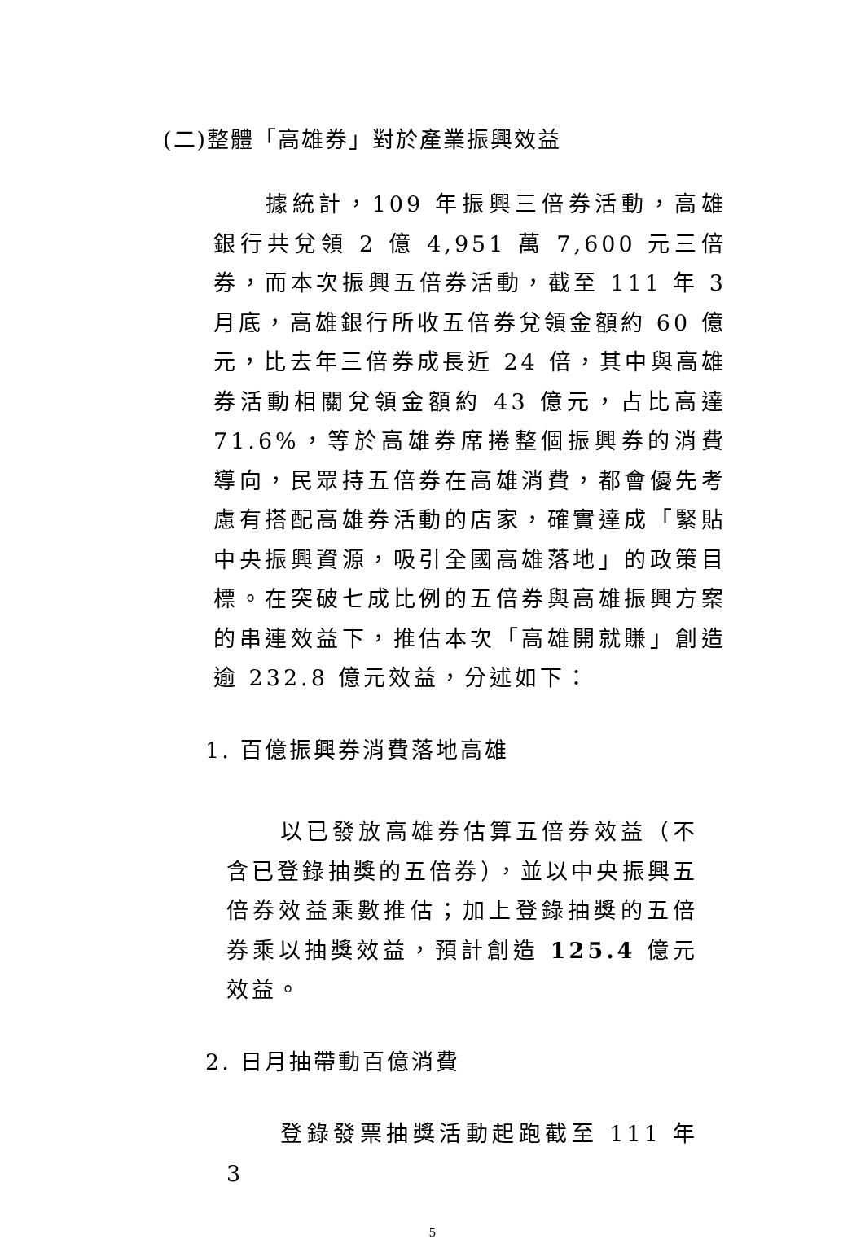(二)整體「高雄券」對於產業振興效益
據統計，109 年振興三倍券活動，高雄銀行共兌領 2 億 4,951 萬 7,600 元三倍券，而本次振興五倍券活動，截至 111 年 3 月底，高雄銀行所收五倍券兌領金額約 60 億元，比去年三倍券成長近 24 倍，其中與高雄券活動相關兌領金額約 43 億元，占比高達 71.6%，等於高雄券席捲整個振興券的消費導向，民眾持五倍券在高雄消費，都會優先考慮有搭配高雄券活動的店家，確實達成「緊貼中央振興資源，吸引全國高雄落地」的政策目標。在突破七成比例的五倍券與高雄振興方案的串連效益下，推估本次「高雄開就賺」創造逾 232.8 億元效益，分述如下：
1. 百億振興券消費落地高雄
以已發放高雄券估算五倍券效益（不含已登錄抽獎的五倍券），並以中央振興五倍券效益乘數推估；加上登錄抽獎的五倍券乘以抽獎效益，預計創造 125.4 億元效益。
2. 日月抽帶動百億消費
登錄發票抽獎活動起跑截至 111 年 3
5